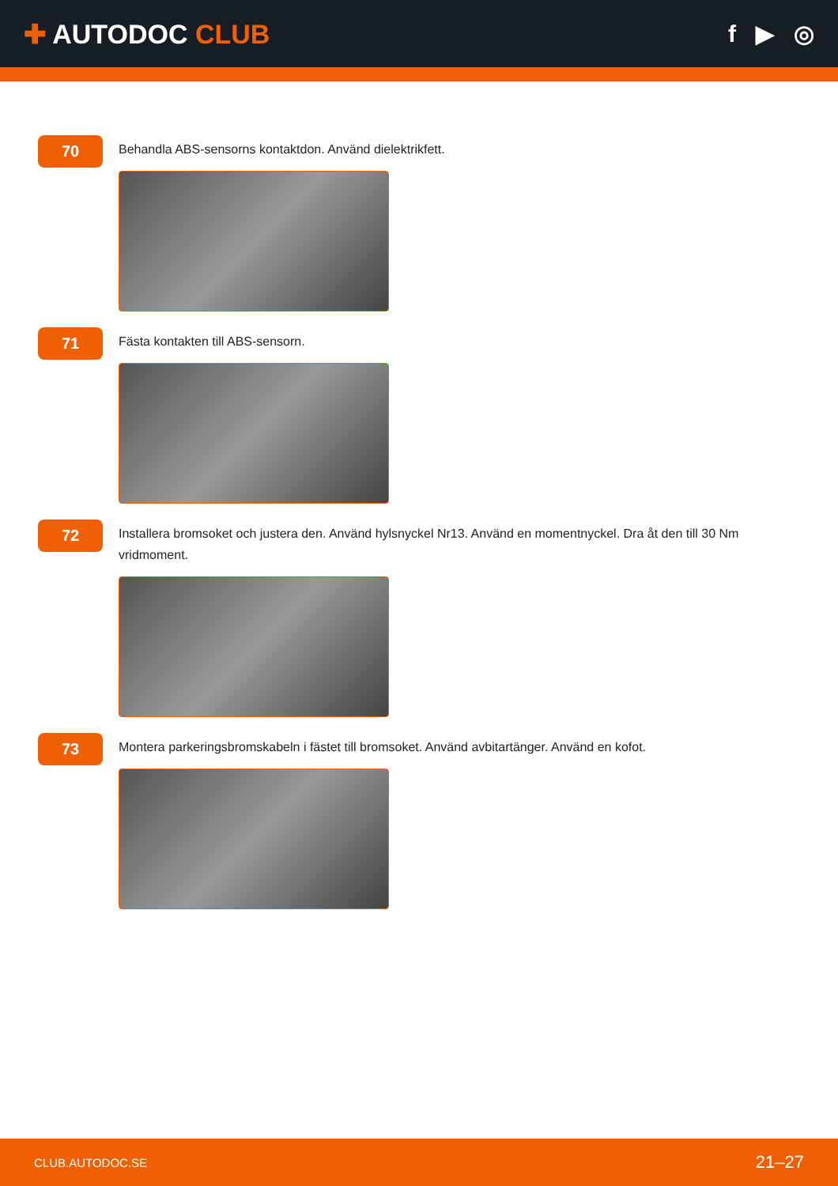✚ AUTODOC CLUB f ▶ ◎
70
Behandla ABS-sensorns kontaktdon. Använd dielektrikfett.
71
Fästa kontakten till ABS-sensorn.
72
Installera bromsoket och justera den. Använd hylsnyckel Nr13. Använd en momentnyckel. Dra åt den till 30 Nm vridmoment.
73
Montera parkeringsbromskabeln i fästet till bromsoket. Använd avbitartänger. Använd en kofot.
CLUB.AUTODOC.SE 21–27